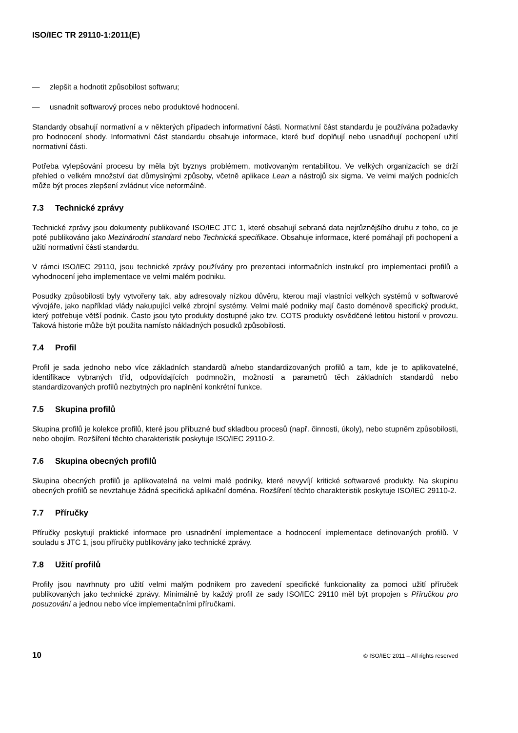ISO/IEC TR 29110-1:2011(E)
— zlepšit a hodnotit způsobilost softwaru;
— usnadnit softwarový proces nebo produktové hodnocení.
Standardy obsahují normativní a v některých případech informativní části. Normativní část standardu je používána požadavky pro hodnocení shody. Informativní část standardu obsahuje informace, které buď doplňují nebo usnadňují pochopení užití normativní části.
Potřeba vylepšování procesu by měla být byznys problémem, motivovaným rentabilitou. Ve velkých organizacích se drží přehled o velkém množství dat důmyslnými způsoby, včetně aplikace Lean a nástrojů six sigma. Ve velmi malých podnicích může být proces zlepšení zvládnut více neformálně.
7.3 Technické zprávy
Technické zprávy jsou dokumenty publikované ISO/IEC JTC 1, které obsahují sebraná data nejrůznějšího druhu z toho, co je poté publikováno jako Mezinárodní standard nebo Technická specifikace. Obsahuje informace, které pomáhají při pochopení a užití normativní části standardu.
V rámci ISO/IEC 29110, jsou technické zprávy používány pro prezentaci informačních instrukcí pro implementaci profilů a vyhodnocení jeho implementace ve velmi malém podniku.
Posudky způsobilosti byly vytvořeny tak, aby adresovaly nízkou důvěru, kterou mají vlastníci velkých systémů v softwarové vývojáře, jako například vlády nakupující velké zbrojní systémy. Velmi malé podniky mají často doménově specifický produkt, který potřebuje větší podnik. Často jsou tyto produkty dostupné jako tzv. COTS produkty osvědčené letitou historií v provozu. Taková historie může být použita namísto nákladných posudků způsobilosti.
7.4 Profil
Profil je sada jednoho nebo více základních standardů a/nebo standardizovaných profilů a tam, kde je to aplikovatelné, identifikace vybraných tříd, odpovídajících podmnožin, možností a parametrů těch základních standardů nebo standardizovaných profilů nezbytných pro naplnění konkrétní funkce.
7.5 Skupina profilů
Skupina profilů je kolekce profilů, které jsou příbuzné buď skladbou procesů (např. činnosti, úkoly), nebo stupněm způsobilosti, nebo obojím. Rozšíření těchto charakteristik poskytuje ISO/IEC 29110-2.
7.6 Skupina obecných profilů
Skupina obecných profilů je aplikovatelná na velmi malé podniky, které nevyvíjí kritické softwarové produkty. Na skupinu obecných profilů se nevztahuje žádná specifická aplikační doména. Rozšíření těchto charakteristik poskytuje ISO/IEC 29110-2.
7.7 Příručky
Příručky poskytují praktické informace pro usnadnění implementace a hodnocení implementace definovaných profilů. V souladu s JTC 1, jsou příručky publikovány jako technické zprávy.
7.8 Užití profilů
Profily jsou navrhnuty pro užití velmi malým podnikem pro zavedení specifické funkcionality za pomoci užití příruček publikovaných jako technické zprávy. Minimálně by každý profil ze sady ISO/IEC 29110 měl být propojen s Příručkou pro posuzování a jednou nebo více implementačními příručkami.
10 © ISO/IEC 2011 – All rights reserved